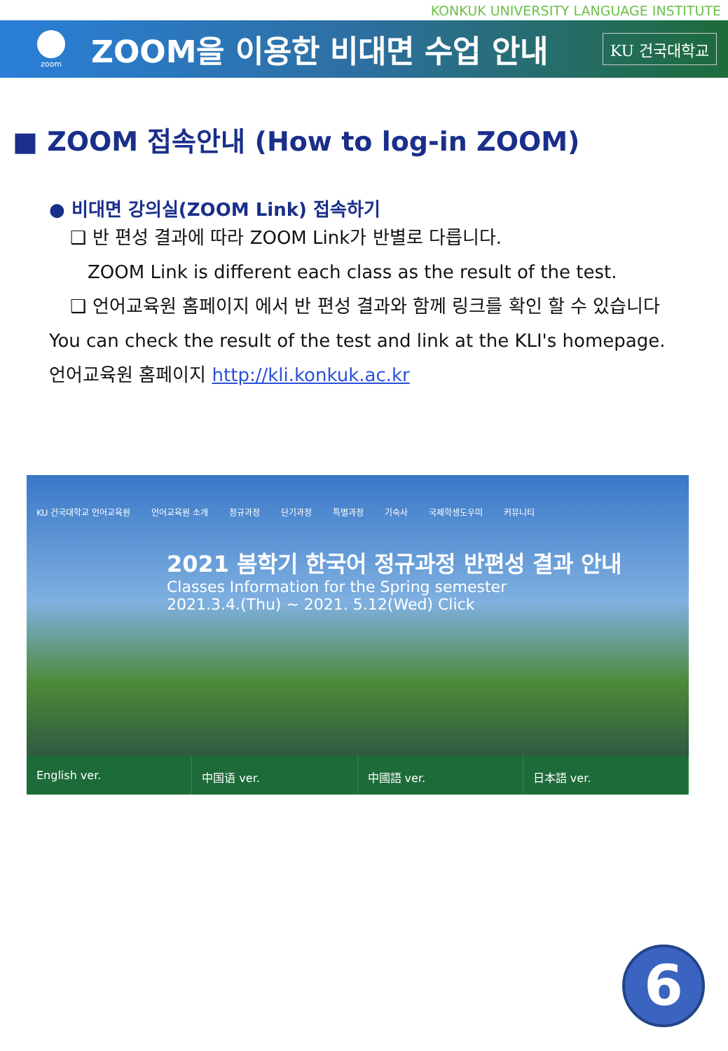KONKUK UNIVERSITY LANGUAGE INSTITUTE
zoom
ZOOM을 이용한 비대면 수업 안내
KU 건국대학교
■ ZOOM 접속안내 (How to log-in ZOOM)
● 비대면 강의실(ZOOM Link) 접속하기
❑ 반 편성 결과에 따라 ZOOM Link가 반별로 다릅니다.
ZOOM Link is different each class as the result of the test.
❑ 언어교육원 홈페이지 에서 반 편성 결과와 함께 링크를 확인 할 수 있습니다
You can check the result of the test and link at the KLI's homepage.
언어교육원 홈페이지 http://kli.konkuk.ac.kr
KU 건국대학교 언어교육원 언어교육원 소개 정규과정 단기과정 특별과정 기숙사 국제학생도우미 커뮤니티
2021 봄학기 한국어 정규과정 반편성 결과 안내
Classes Information for the Spring semester
2021.3.4.(Thu) ~ 2021. 5.12(Wed) Click
English ver. 中国语 ver. 中國語 ver. 日本語 ver.
6